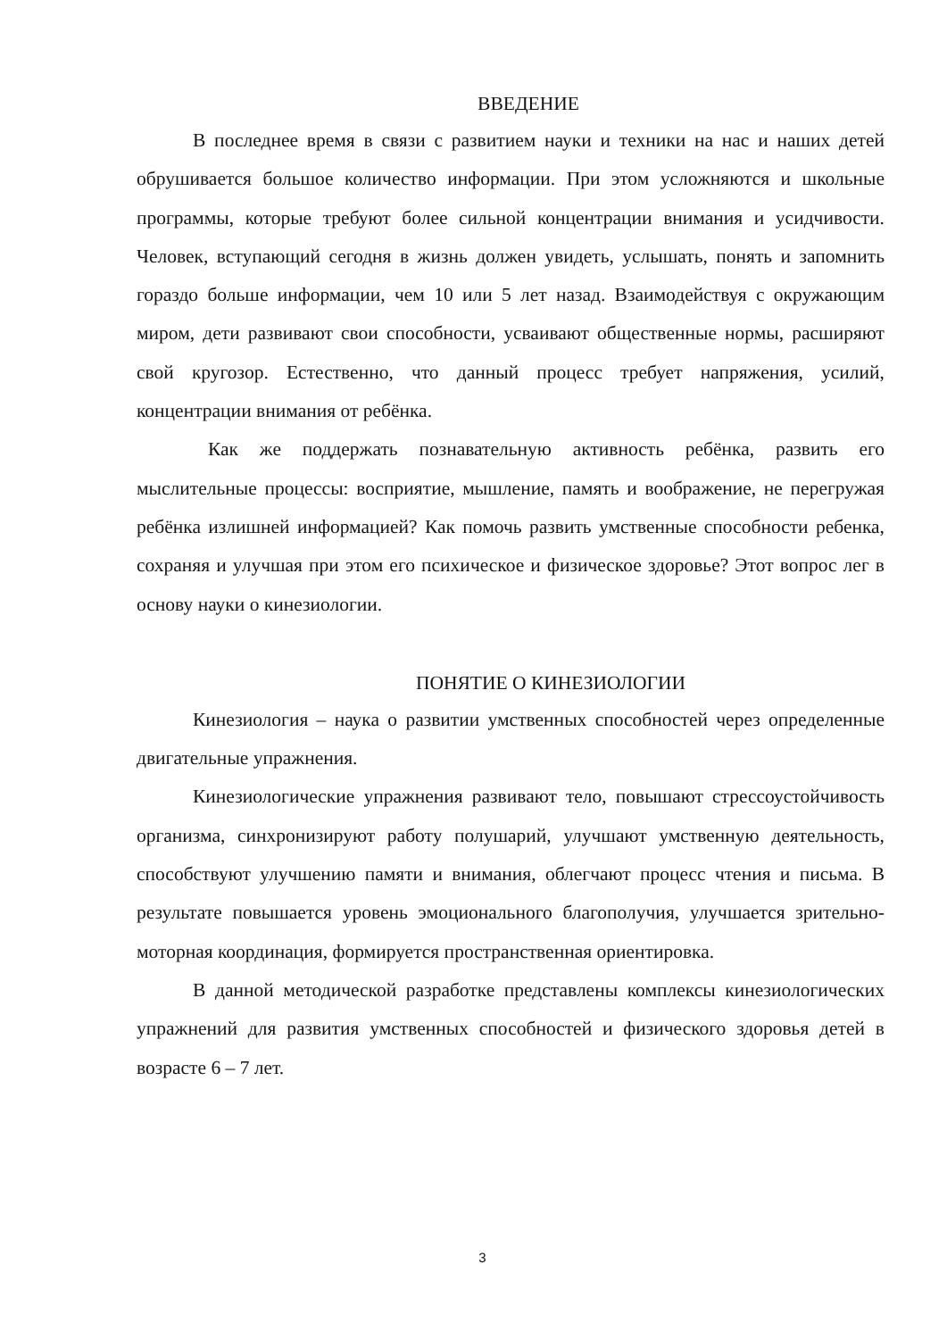ВВЕДЕНИЕ
В последнее время в связи с развитием науки и техники на нас и наших детей обрушивается большое количество информации. При этом усложняются и школьные программы, которые требуют более сильной концентрации внимания и усидчивости. Человек, вступающий сегодня в жизнь должен увидеть, услышать, понять и запомнить гораздо больше информации, чем 10 или 5 лет назад. Взаимодействуя с окружающим миром, дети развивают свои способности, усваивают общественные нормы, расширяют свой кругозор. Естественно, что данный процесс требует напряжения, усилий, концентрации внимания от ребёнка.
Как же поддержать познавательную активность ребёнка, развить его мыслительные процессы: восприятие, мышление, память и воображение, не перегружая ребёнка излишней информацией? Как помочь развить умственные способности ребенка, сохраняя и улучшая при этом его психическое и физическое здоровье? Этот вопрос лег в основу науки о кинезиологии.
ПОНЯТИЕ О КИНЕЗИОЛОГИИ
Кинезиология – наука о развитии умственных способностей через определенные двигательные упражнения.
Кинезиологические упражнения развивают тело, повышают стрессоустойчивость организма, синхронизируют работу полушарий, улучшают умственную деятельность, способствуют улучшению памяти и внимания, облегчают процесс чтения и письма. В результате повышается уровень эмоционального благополучия, улучшается зрительно-моторная координация, формируется пространственная ориентировка.
В данной методической разработке представлены комплексы кинезиологических упражнений для развития умственных способностей и физического здоровья детей в возрасте 6 – 7 лет.
3